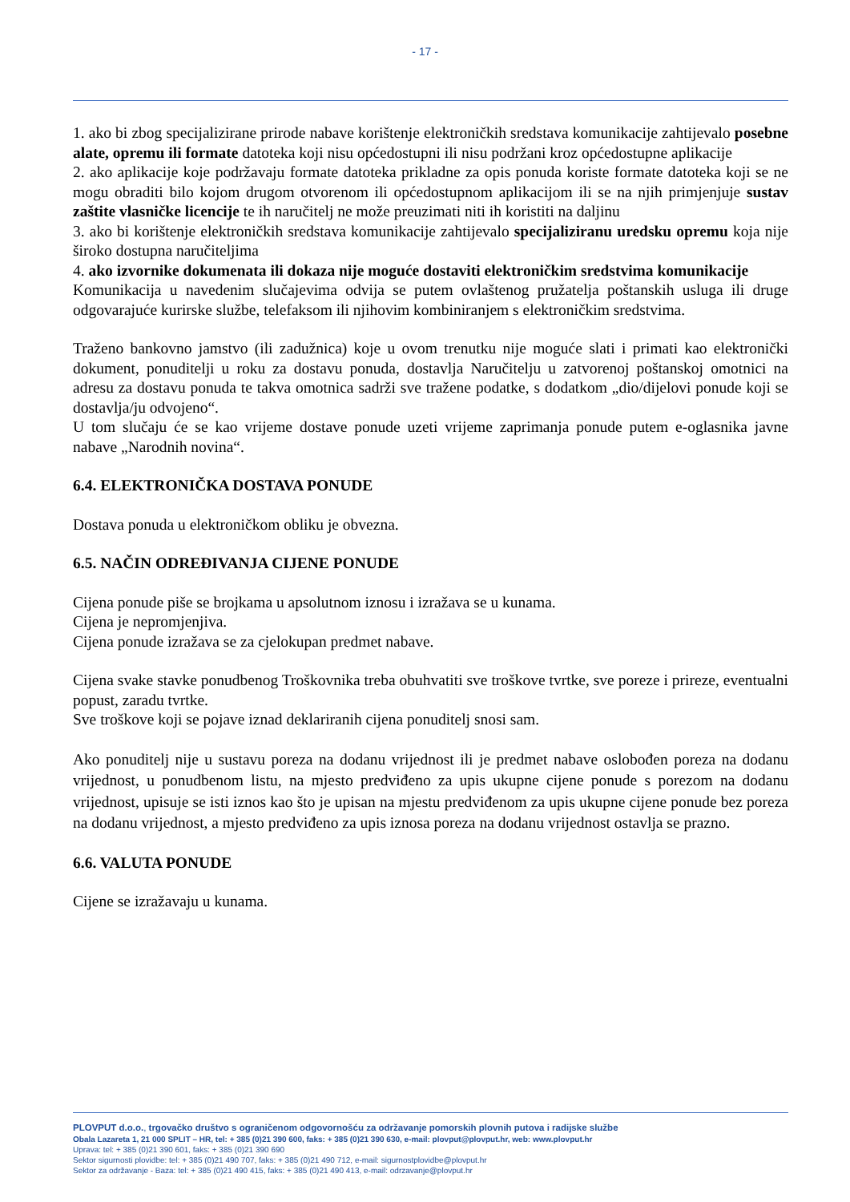- 17 -
1. ako bi zbog specijalizirane prirode nabave korištenje elektroničkih sredstava komunikacije zahtijevalo posebne alate, opremu ili formate datoteka koji nisu općedostupni ili nisu podržani kroz općedostupne aplikacije
2. ako aplikacije koje podržavaju formate datoteka prikladne za opis ponuda koriste formate datoteka koji se ne mogu obraditi bilo kojom drugom otvorenom ili općedostupnom aplikacijom ili se na njih primjenjuje sustav zaštite vlasničke licencije te ih naručitelj ne može preuzimati niti ih koristiti na daljinu
3. ako bi korištenje elektroničkih sredstava komunikacije zahtijevalo specijaliziranu uredsku opremu koja nije široko dostupna naručiteljima
4. ako izvornike dokumenata ili dokaza nije moguće dostaviti elektroničkim sredstvima komunikacije
Komunikacija u navedenim slučajevima odvija se putem ovlaštenog pružatelja poštanskih usluga ili druge odgovarajuće kurirske službe, telefaksom ili njihovim kombiniranjem s elektroničkim sredstvima.
Traženo bankovno jamstvo (ili zadužnica) koje u ovom trenutku nije moguće slati i primati kao elektronički dokument, ponuditelji u roku za dostavu ponuda, dostavlja Naručitelju u zatvorenoj poštanskoj omotnici na adresu za dostavu ponuda te takva omotnica sadrži sve tražene podatke, s dodatkom „dio/dijelovi ponude koji se dostavlja/ju odvojeno“.
U tom slučaju će se kao vrijeme dostave ponude uzeti vrijeme zaprimanja ponude putem e-oglasnika javne nabave „Narodnih novina“.
6.4. ELEKTRONIČKA DOSTAVA PONUDE
Dostava ponuda u elektroničkom obliku je obvezna.
6.5. NAČIN ODREĐIVANJA CIJENE PONUDE
Cijena ponude piše se brojkama u apsolutnom iznosu i izražava se u kunama.
Cijena je nepromjenjiva.
Cijena ponude izražava se za cjelokupan predmet nabave.
Cijena svake stavke ponudbenog Troškovnika treba obuhvatiti sve troškove tvrtke, sve poreze i prireze, eventualni popust, zaradu tvrtke.
Sve troškove koji se pojave iznad deklariranih cijena ponuditelj snosi sam.
Ako ponuditelj nije u sustavu poreza na dodanu vrijednost ili je predmet nabave oslobođen poreza na dodanu vrijednost, u ponudbenom listu, na mjesto predviđeno za upis ukupne cijene ponude s porezom na dodanu vrijednost, upisuje se isti iznos kao što je upisan na mjestu predviđenom za upis ukupne cijene ponude bez poreza na dodanu vrijednost, a mjesto predviđeno za upis iznosa poreza na dodanu vrijednost ostavlja se prazno.
6.6. VALUTA PONUDE
Cijene se izražavaju u kunama.
PLOVPUT d.o.o., trgovačko društvo s ograničenom odgovornošću za održavanje pomorskih plovnih putova i radijske službe
Obala Lazareta 1, 21 000 SPLIT – HR, tel: + 385 (0)21 390 600, faks: + 385 (0)21 390 630, e-mail: plovput@plovput.hr, web: www.plovput.hr
Uprava: tel: + 385 (0)21 390 601, faks: + 385 (0)21 390 690
Sektor sigurnosti plovidbe: tel: + 385 (0)21 490 707, faks: + 385 (0)21 490 712, e-mail: sigurnostplovidbe@plovput.hr
Sektor za održavanje - Baza: tel: + 385 (0)21 490 415, faks: + 385 (0)21 490 413, e-mail: odrzavanje@plovput.hr